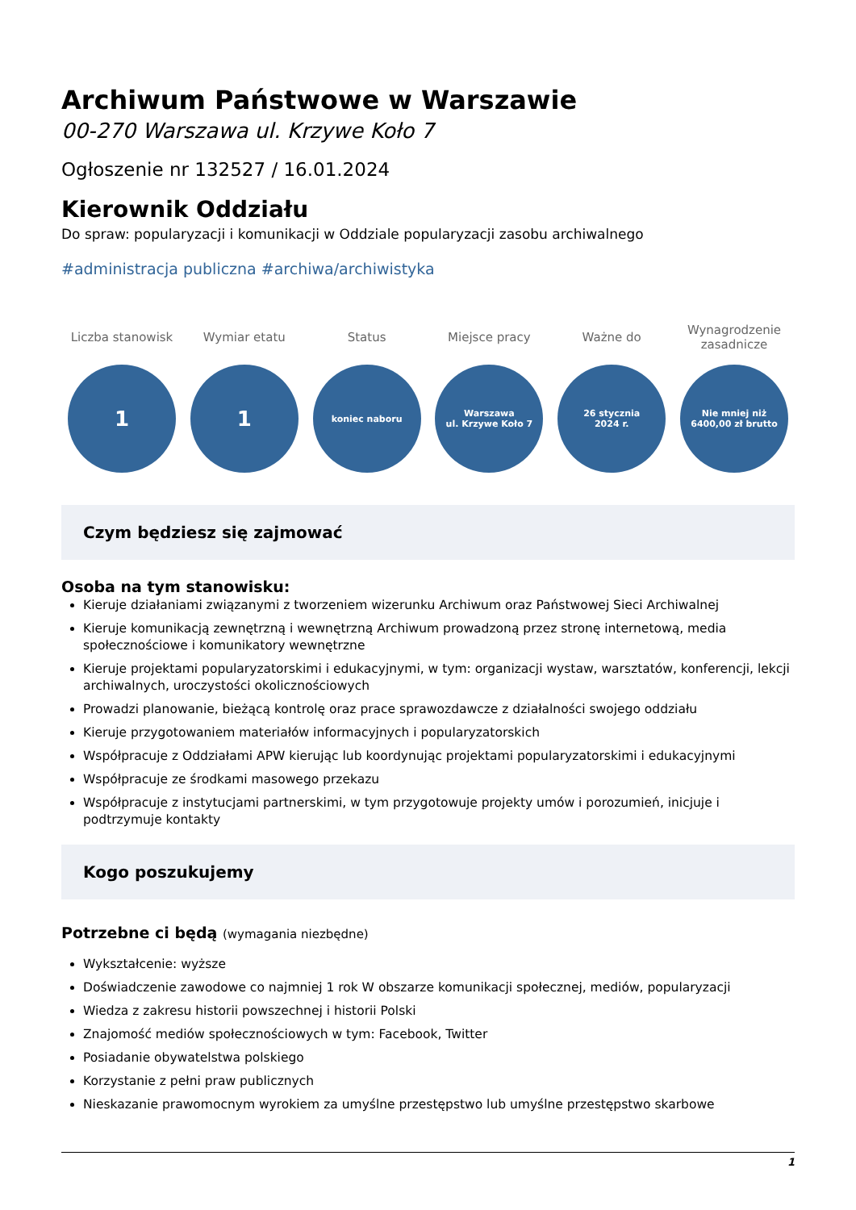Archiwum Państwowe w Warszawie
00-270 Warszawa ul. Krzywe Koło 7
Ogłoszenie nr 132527 / 16.01.2024
Kierownik Oddziału
Do spraw: popularyzacji i komunikacji w Oddziale popularyzacji zasobu archiwalnego
#administracja publiczna #archiwa/archiwistyka
Liczba stanowisk
1
Wymiar etatu
1
Status
koniec naboru
Miejsce pracy
Warszawa
ul. Krzywe Koło 7
Ważne do
26 stycznia
2024 r.
Wynagrodzenie zasadnicze
Nie mniej niż
6400,00 zł brutto
Czym będziesz się zajmować
Osoba na tym stanowisku:
Kieruje działaniami związanymi z tworzeniem wizerunku Archiwum oraz Państwowej Sieci Archiwalnej
Kieruje komunikacją zewnętrzną i wewnętrzną Archiwum prowadzoną przez stronę internetową, media społecznościowe i komunikatory wewnętrzne
Kieruje projektami popularyzatorskimi i edukacyjnymi, w tym: organizacji wystaw, warsztatów, konferencji, lekcji archiwalnych, uroczystości okolicznościowych
Prowadzi planowanie, bieżącą kontrolę oraz prace sprawozdawcze z działalności swojego oddziału
Kieruje przygotowaniem materiałów informacyjnych i popularyzatorskich
Współpracuje z Oddziałami APW kierując lub koordynując projektami popularyzatorskimi i edukacyjnymi
Współpracuje ze środkami masowego przekazu
Współpracuje z instytucjami partnerskimi, w tym przygotowuje projekty umów i porozumień, inicjuje i podtrzymuje kontakty
Kogo poszukujemy
Potrzebne ci będą (wymagania niezbędne)
Wykształcenie: wyższe
Doświadczenie zawodowe co najmniej 1 rok W obszarze komunikacji społecznej, mediów, popularyzacji
Wiedza z zakresu historii powszechnej i historii Polski
Znajomość mediów społecznościowych w tym: Facebook, Twitter
Posiadanie obywatelstwa polskiego
Korzystanie z pełni praw publicznych
Nieskazanie prawomocnym wyrokiem za umyślne przestępstwo lub umyślne przestępstwo skarbowe
1